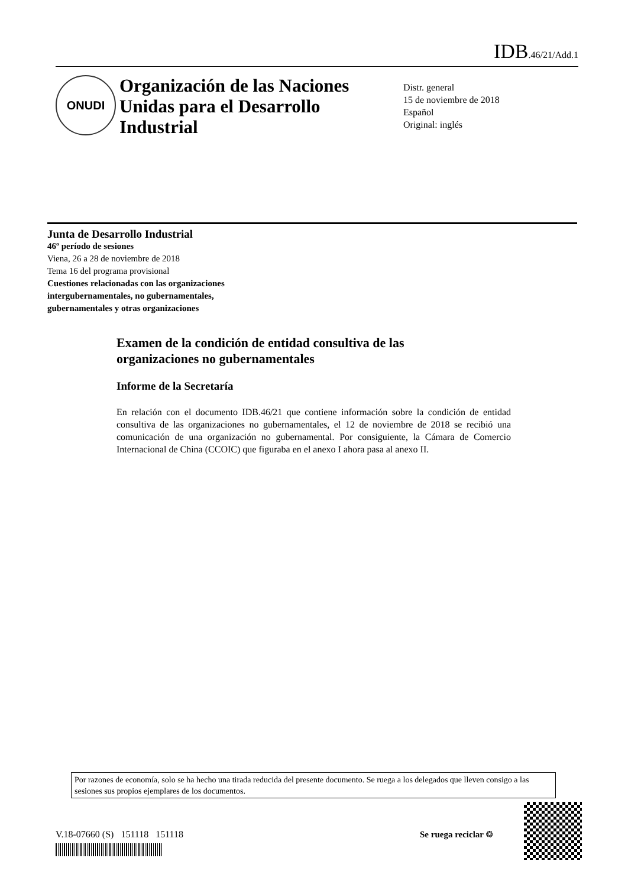IDB.46/21/Add.1
ONUDI
Organización de las Naciones Unidas para el Desarrollo Industrial
Distr. general
15 de noviembre de 2018
Español
Original: inglés
Junta de Desarrollo Industrial
46º período de sesiones
Viena, 26 a 28 de noviembre de 2018
Tema 16 del programa provisional
Cuestiones relacionadas con las organizaciones
intergubernamentales, no gubernamentales,
gubernamentales y otras organizaciones
Examen de la condición de entidad consultiva de las organizaciones no gubernamentales
Informe de la Secretaría
En relación con el documento IDB.46/21 que contiene información sobre la condición de entidad consultiva de las organizaciones no gubernamentales, el 12 de noviembre de 2018 se recibió una comunicación de una organización no gubernamental. Por consiguiente, la Cámara de Comercio Internacional de China (CCOIC) que figuraba en el anexo I ahora pasa al anexo II.
Por razones de economía, solo se ha hecho una tirada reducida del presente documento. Se ruega a los delegados que lleven consigo a las sesiones sus propios ejemplares de los documentos.
V.18-07660 (S) 151118 151118
Se ruega reciclar ♲